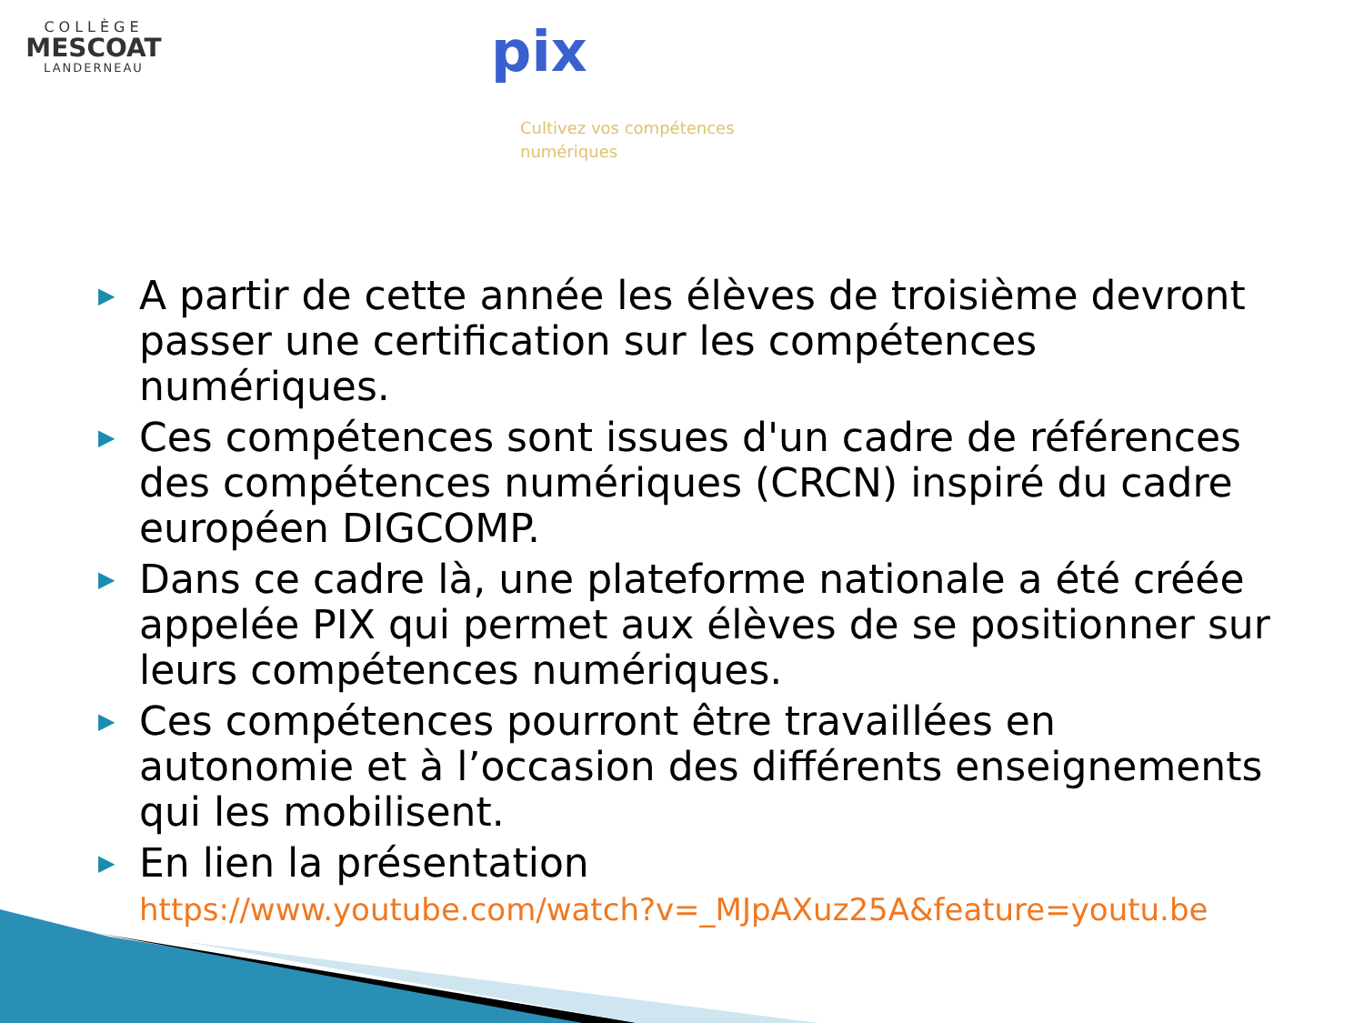COLLÈGE
MESCOAT
LANDERNEAU
pix
Cultivez vos compétences
numériques
▶ A partir de cette année les élèves de troisième devront passer une certification sur les compétences numériques.
▶ Ces compétences sont issues d'un cadre de références des compétences numériques (CRCN) inspiré du cadre européen DIGCOMP.
▶ Dans ce cadre là, une plateforme nationale a été créée appelée PIX qui permet aux élèves de se positionner sur leurs compétences numériques.
▶ Ces compétences pourront être travaillées en autonomie et à l’occasion des différents enseignements qui les mobilisent.
▶ En lien la présentation
https://www.youtube.com/watch?v=_MJpAXuz25A&feature=youtu.be